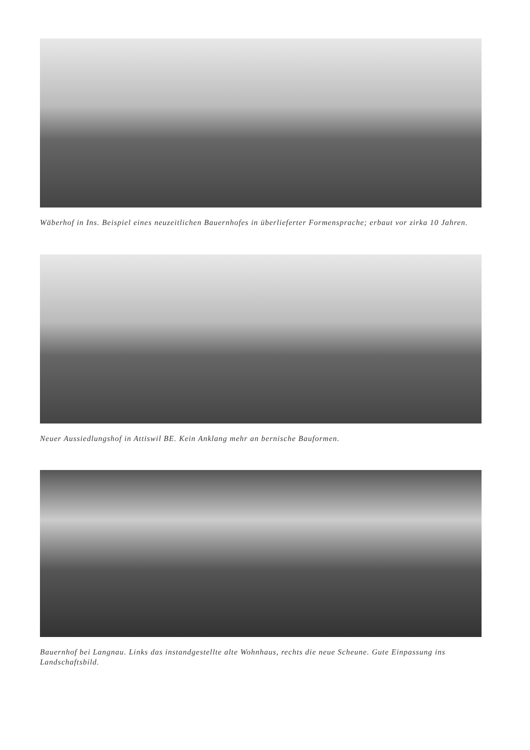Wäberhof in Ins. Beispiel eines neuzeitlichen Bauernhofes in überlieferter Formensprache; erbaut vor zirka 10 Jahren.
Neuer Aussiedlungshof in Attiswil BE. Kein Anklang mehr an bernische Bauformen.
Bauernhof bei Langnau. Links das instandgestellte alte Wohnhaus, rechts die neue Scheune. Gute Einpassung ins Landschaftsbild.